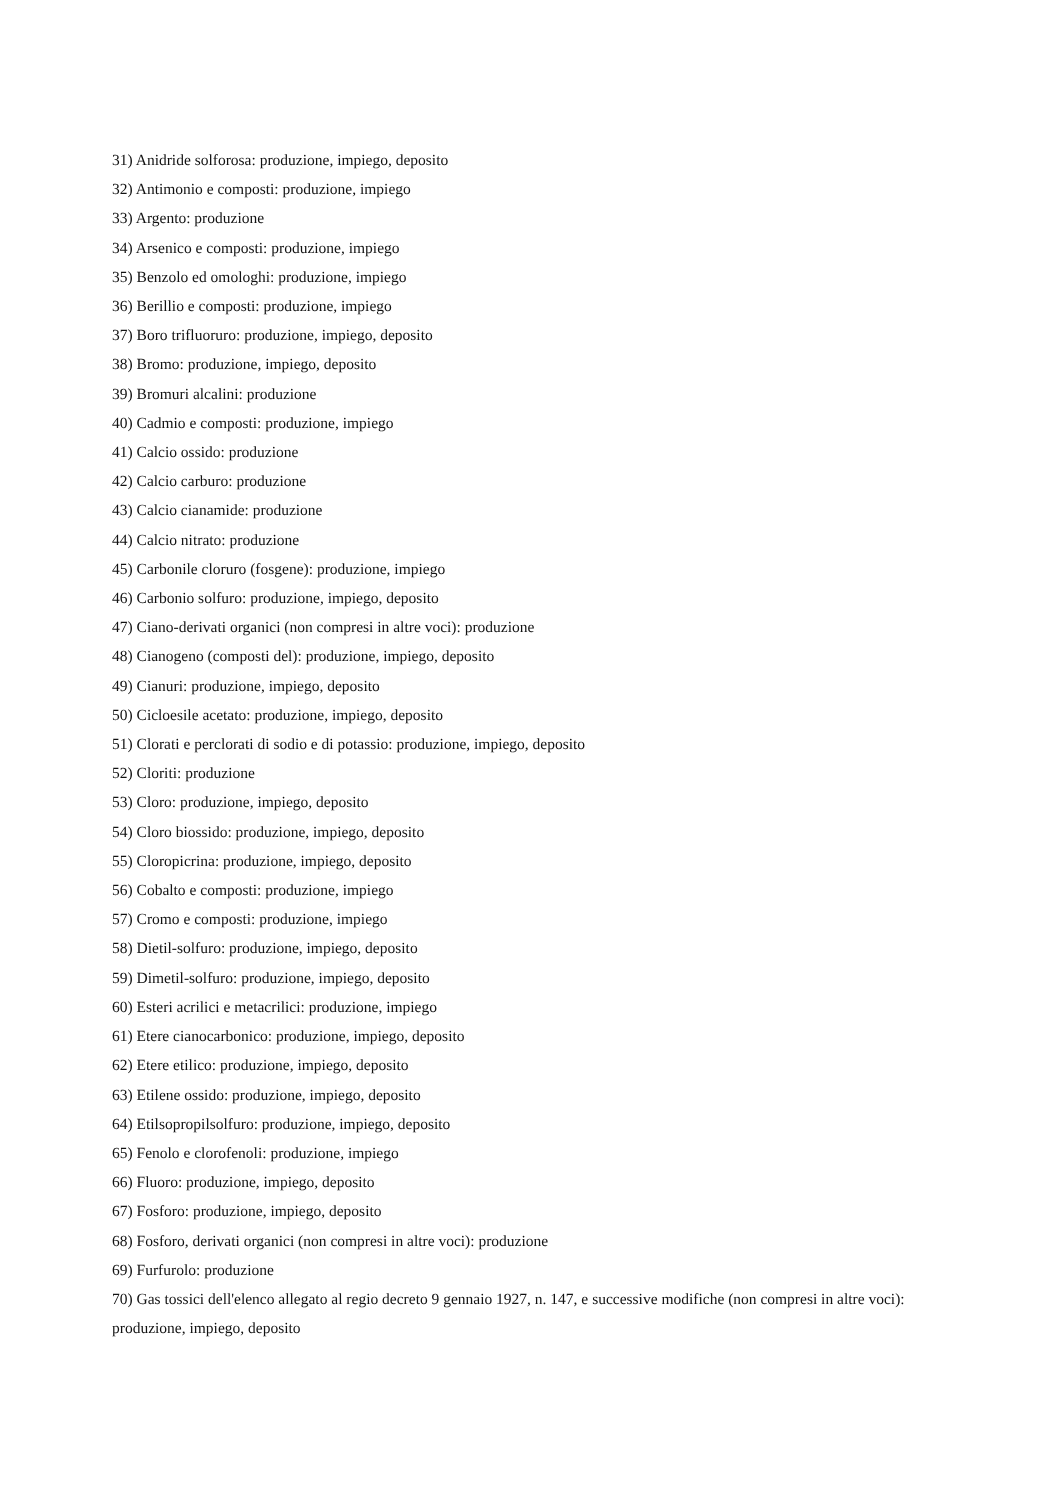31) Anidride solforosa: produzione, impiego, deposito
32) Antimonio e composti: produzione, impiego
33) Argento: produzione
34) Arsenico e composti: produzione, impiego
35) Benzolo ed omologhi: produzione, impiego
36) Berillio e composti: produzione, impiego
37) Boro trifluoruro: produzione, impiego, deposito
38) Bromo: produzione, impiego, deposito
39) Bromuri alcalini: produzione
40) Cadmio e composti: produzione, impiego
41) Calcio ossido: produzione
42) Calcio carburo: produzione
43) Calcio cianamide: produzione
44) Calcio nitrato: produzione
45) Carbonile cloruro (fosgene): produzione, impiego
46) Carbonio solfuro: produzione, impiego, deposito
47) Ciano-derivati organici (non compresi in altre voci): produzione
48) Cianogeno (composti del): produzione, impiego, deposito
49) Cianuri: produzione, impiego, deposito
50) Cicloesile acetato: produzione, impiego, deposito
51) Clorati e perclorati di sodio e di potassio: produzione, impiego, deposito
52) Cloriti: produzione
53) Cloro: produzione, impiego, deposito
54) Cloro biossido: produzione, impiego, deposito
55) Cloropicrina: produzione, impiego, deposito
56) Cobalto e composti: produzione, impiego
57) Cromo e composti: produzione, impiego
58) Dietil-solfuro: produzione, impiego, deposito
59) Dimetil-solfuro: produzione, impiego, deposito
60) Esteri acrilici e metacrilici: produzione, impiego
61) Etere cianocarbonico: produzione, impiego, deposito
62) Etere etilico: produzione, impiego, deposito
63) Etilene ossido: produzione, impiego, deposito
64) Etilsopropilsolfuro: produzione, impiego, deposito
65) Fenolo e clorofenoli: produzione, impiego
66) Fluoro: produzione, impiego, deposito
67) Fosforo: produzione, impiego, deposito
68) Fosforo, derivati organici (non compresi in altre voci): produzione
69) Furfurolo: produzione
70) Gas tossici dell'elenco allegato al regio decreto 9 gennaio 1927, n. 147, e successive modifiche (non compresi in altre voci): produzione, impiego, deposito